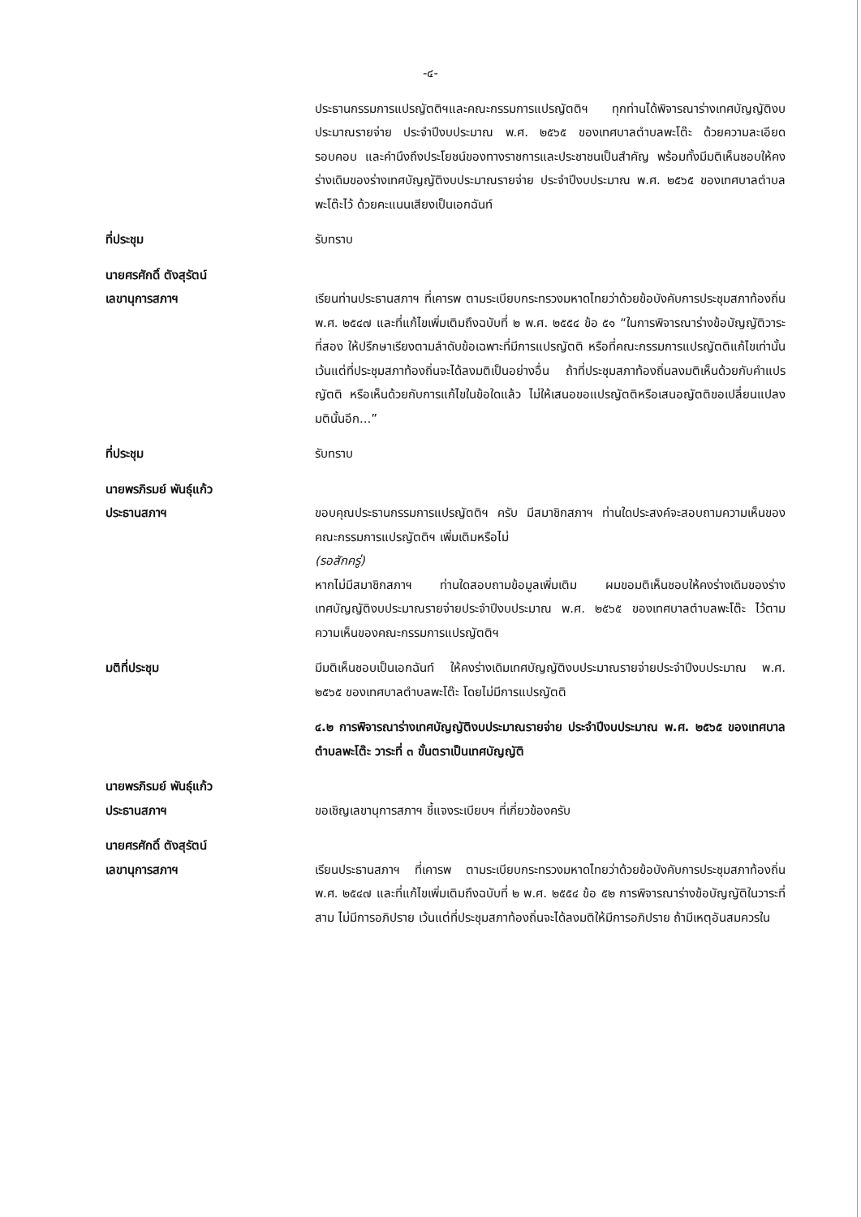-๔-
ประธานกรรมการแปรญัตติฯและคณะกรรมการแปรญัตติฯ ทุกท่านได้พิจารณาร่างเทศบัญญัติงบประมาณรายจ่าย ประจำปีงบประมาณ พ.ศ. ๒๕๖๕ ของเทศบาลตำบลพะโต๊ะ ด้วยความละเอียด รอบคอบ และคำนึงถึงประโยชน์ของทางราชการและประชาชนเป็นสำคัญ พร้อมทั้งมีมติเห็นชอบให้คงร่างเดิมของร่างเทศบัญญัติงบประมาณรายจ่าย ประจำปีงบประมาณ พ.ศ. ๒๕๖๕ ของเทศบาลตำบลพะโต๊ะไว้ ด้วยคะแนนเสียงเป็นเอกฉันท์
ที่ประชุม รับทราบ
นายศรศักดิ์ ตังสุรัตน์
เลขานุการสภาฯ
เรียนท่านประธานสภาฯ ที่เคารพ ตามระเบียบกระทรวงมหาดไทยว่าด้วยข้อบังคับการประชุมสภาท้องถิ่น พ.ศ. ๒๕๔๗ และที่แก้ไขเพิ่มเติมถึงฉบับที่ ๒ พ.ศ. ๒๕๕๔ ข้อ ๕๑ “ในการพิจารณาร่างข้อบัญญัติวาระที่สอง ให้ปรึกษาเรียงตามลำดับข้อเฉพาะที่มีการแปรญัตติ หรือที่คณะกรรมการแปรญัตติแก้ไขเท่านั้น เว้นแต่ที่ประชุมสภาท้องถิ่นจะได้ลงมติเป็นอย่างอื่น ถ้าที่ประชุมสภาท้องถิ่นลงมติเห็นด้วยกับคำแปรญัตติ หรือเห็นด้วยกับการแก้ไขในข้อใดแล้ว ไม่ให้เสนอขอแปรญัตติหรือเสนอญัตติขอเปลี่ยนแปลงมตินั้นอีก...”
ที่ประชุม รับทราบ
นายพรภิรมย์ พันธุ์แก้ว
ประธานสภาฯ
ขอบคุณประธานกรรมการแปรญัตติฯ ครับ มีสมาชิกสภาฯ ท่านใดประสงค์จะสอบถามความเห็นของคณะกรรมการแปรญัตติฯ เพิ่มเติมหรือไม่
(รอสักครู่)
หากไม่มีสมาชิกสภาฯ ท่านใดสอบถามข้อมูลเพิ่มเติม ผมขอมติเห็นชอบให้คงร่างเดิมของร่างเทศบัญญัติงบประมาณรายจ่ายประจำปีงบประมาณ พ.ศ. ๒๕๖๕ ของเทศบาลตำบลพะโต๊ะ ไว้ตามความเห็นของคณะกรรมการแปรญัตติฯ
มติที่ประชุม มีมติเห็นชอบเป็นเอกฉันท์ ให้คงร่างเดิมเทศบัญญัติงบประมาณรายจ่ายประจำปีงบประมาณ พ.ศ. ๒๕๖๕ ของเทศบาลตำบลพะโต๊ะ โดยไม่มีการแปรญัตติ
๔.๒ การพิจารณาร่างเทศบัญญัติงบประมาณรายจ่าย ประจำปีงบประมาณ พ.ศ. ๒๕๖๕ ของเทศบาลตำบลพะโต๊ะ วาระที่ ๓ ขั้นตราเป็นเทศบัญญัติ
นายพรภิรมย์ พันธุ์แก้ว
ประธานสภาฯ
ขอเชิญเลขานุการสภาฯ ชี้แจงระเบียบฯ ที่เกี่ยวข้องครับ
นายศรศักดิ์ ตังสุรัตน์
เลขานุการสภาฯ
เรียนประธานสภาฯ ที่เคารพ ตามระเบียบกระทรวงมหาดไทยว่าด้วยข้อบังคับการประชุมสภาท้องถิ่น พ.ศ. ๒๕๔๗ และที่แก้ไขเพิ่มเติมถึงฉบับที่ ๒ พ.ศ. ๒๕๕๔ ข้อ ๕๒ การพิจารณาร่างข้อบัญญัติในวาระที่สาม ไม่มีการอภิปราย เว้นแต่ที่ประชุมสภาท้องถิ่นจะได้ลงมติให้มีการอภิปราย ถ้ามีเหตุอันสมควรใน